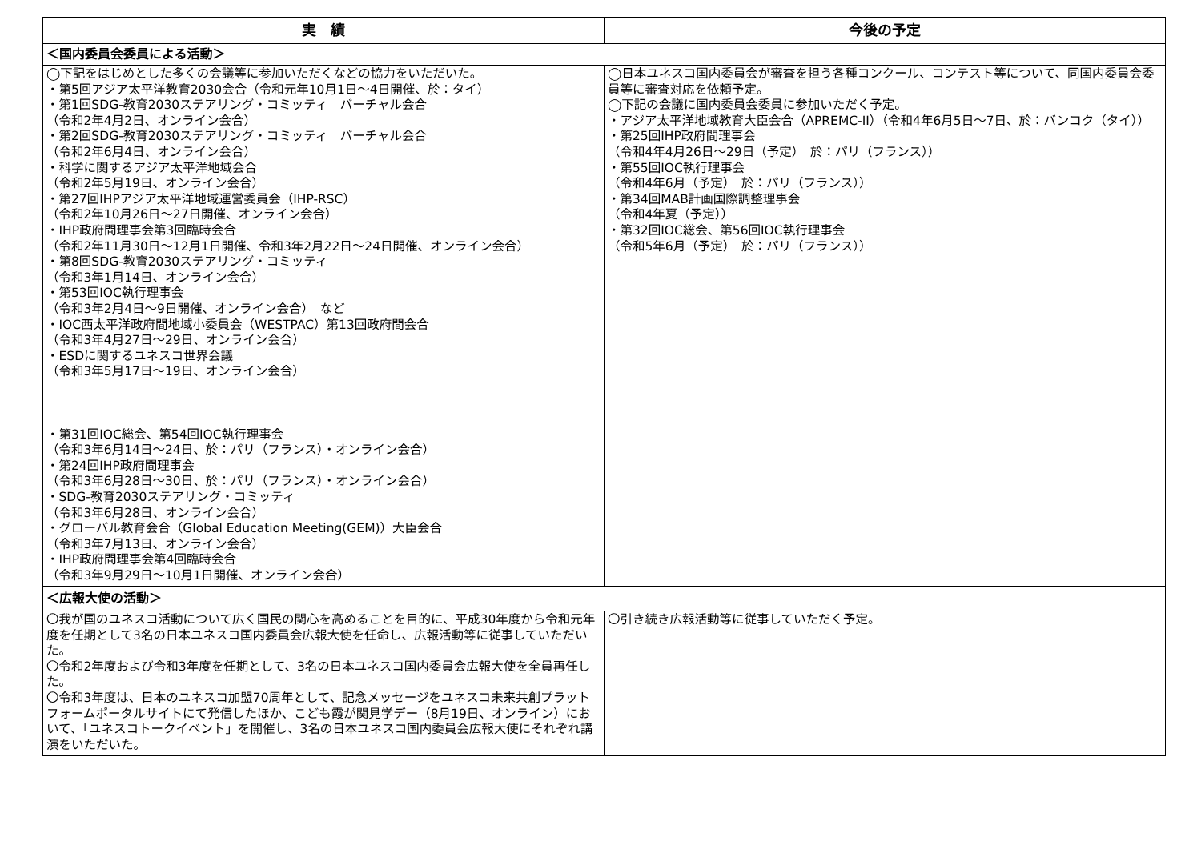| 実 績 | 今後の予定 |
| --- | --- |
| ＜国内委員会委員による活動＞ | |
| ◯下記をはじめとした多くの会議等に参加いただくなどの協力をいただいた。 ・第5回アジア太平洋教育2030会合（令和元年10月1日～4日開催、於：タイ） ・第1回SDG-教育2030ステアリング・コミッティ バーチャル会合 （令和2年4月2日、オンライン会合） ・第2回SDG-教育2030ステアリング・コミッティ バーチャル会合 （令和2年6月4日、オンライン会合） ・科学に関するアジア太平洋地域会合 （令和2年5月19日、オンライン会合） ・第27回IHPアジア太平洋地域運営委員会（IHP-RSC） （令和2年10月26日～27日開催、オンライン会合） ・IHP政府間理事会第3回臨時会合 （令和2年11月30日～12月1日開催、令和3年2月22日～24日開催、オンライン会合） ・第8回SDG-教育2030ステアリング・コミッティ （令和3年1月14日、オンライン会合） ・第53回IOC執行理事会 （令和3年2月4日～9日開催、オンライン会合） など ・IOC西太平洋政府間地域小委員会（WESTPAC）第13回政府間会合 （令和3年4月27日～29日、オンライン会合） ・ESDに関するユネスコ世界会議 （令和3年5月17日～19日、オンライン会合） ・第31回IOC総会、第54回IOC執行理事会 （令和3年6月14日～24日、於：パリ（フランス）・オンライン会合） ・第24回IHP政府間理事会 （令和3年6月28日～30日、於：パリ（フランス）・オンライン会合） ・SDG-教育2030ステアリング・コミッティ （令和3年6月28日、オンライン会合） ・グローバル教育会合（Global Education Meeting(GEM)）大臣会合 （令和3年7月13日、オンライン会合） ・IHP政府間理事会第4回臨時会合 （令和3年9月29日～10月1日開催、オンライン会合） | ◯日本ユネスコ国内委員会が審査を担う各種コンクール、コンテスト等について、同国内委員会委員等に審査対応を依頼予定。 ◯下記の会議に国内委員会委員に参加いただく予定。 ・アジア太平洋地域教育大臣会合（APREMC-II）（令和4年6月5日～7日、於：バンコク（タイ）） ・第25回IHP政府間理事会 （令和4年4月26日～29日（予定） 於：パリ（フランス）） ・第55回IOC執行理事会 （令和4年6月（予定） 於：パリ（フランス）） ・第34回MAB計画国際調整理事会 （令和4年夏（予定）） ・第32回IOC総会、第56回IOC執行理事会 （令和5年6月（予定） 於：パリ（フランス）） |
| ＜広報大使の活動＞ | |
| 〇我が国のユネスコ活動について広く国民の関心を高めることを目的に、平成30年度から令和元年度を任期として3名の日本ユネスコ国内委員会広報大使を任命し、広報活動等に従事していただいた。 〇令和2年度および令和3年度を任期として、3名の日本ユネスコ国内委員会広報大使を全員再任した。 〇令和3年度は、日本のユネスコ加盟70周年として、記念メッセージをユネスコ未来共創プラットフォームポータルサイトにて発信したほか、こども霞が関見学デー（8月19日、オンライン）において、「ユネスコトークイベント」を開催し、3名の日本ユネスコ国内委員会広報大使にそれぞれ講演をいただいた。 | 〇引き続き広報活動等に従事していただく予定。 |